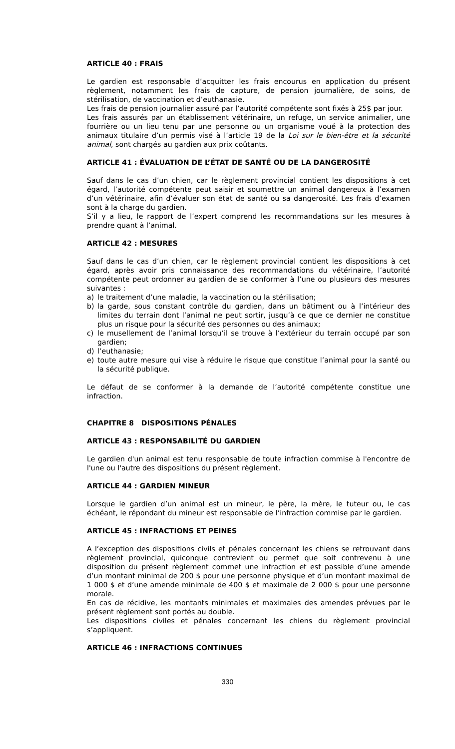ARTICLE 40 : FRAIS
Le gardien est responsable d’acquitter les frais encourus en application du présent règlement, notamment les frais de capture, de pension journalière, de soins, de stérilisation, de vaccination et d’euthanasie.
Les frais de pension journalier assuré par l’autorité compétente sont fixés à 25$ par jour.
Les frais assurés par un établissement vétérinaire, un refuge, un service animalier, une fourrière ou un lieu tenu par une personne ou un organisme voué à la protection des animaux titulaire d’un permis visé à l’article 19 de la Loi sur le bien-être et la sécurité animal, sont chargés au gardien aux prix coûtants.
ARTICLE 41 : ÉVALUATION DE L’ÉTAT DE SANTÉ OU DE LA DANGEROSITÉ
Sauf dans le cas d’un chien, car le règlement provincial contient les dispositions à cet égard, l’autorité compétente peut saisir et soumettre un animal dangereux à l’examen d’un vétérinaire, afin d’évaluer son état de santé ou sa dangerosité. Les frais d’examen sont à la charge du gardien.
S’il y a lieu, le rapport de l’expert comprend les recommandations sur les mesures à prendre quant à l’animal.
ARTICLE 42 : MESURES
Sauf dans le cas d’un chien, car le règlement provincial contient les dispositions à cet égard, après avoir pris connaissance des recommandations du vétérinaire, l’autorité compétente peut ordonner au gardien de se conformer à l’une ou plusieurs des mesures suivantes :
a) le traitement d’une maladie, la vaccination ou la stérilisation;
b) la garde, sous constant contrôle du gardien, dans un bâtiment ou à l’intérieur des limites du terrain dont l’animal ne peut sortir, jusqu’à ce que ce dernier ne constitue plus un risque pour la sécurité des personnes ou des animaux;
c) le musellement de l’animal lorsqu’il se trouve à l’extérieur du terrain occupé par son gardien;
d) l’euthanasie;
e) toute autre mesure qui vise à réduire le risque que constitue l’animal pour la santé ou la sécurité publique.
Le défaut de se conformer à la demande de l’autorité compétente constitue une infraction.
CHAPITRE 8 DISPOSITIONS PÉNALES
ARTICLE 43 : RESPONSABILITÉ DU GARDIEN
Le gardien d'un animal est tenu responsable de toute infraction commise à l'encontre de l'une ou l'autre des dispositions du présent règlement.
ARTICLE 44 : GARDIEN MINEUR
Lorsque le gardien d’un animal est un mineur, le père, la mère, le tuteur ou, le cas échéant, le répondant du mineur est responsable de l’infraction commise par le gardien.
ARTICLE 45 : INFRACTIONS ET PEINES
A l’exception des dispositions civils et pénales concernant les chiens se retrouvant dans règlement provincial, quiconque contrevient ou permet que soit contrevenu à une disposition du présent règlement commet une infraction et est passible d’une amende d’un montant minimal de 200 $ pour une personne physique et d’un montant maximal de 1 000 $ et d’une amende minimale de 400 $ et maximale de 2 000 $ pour une personne morale.
En cas de récidive, les montants minimales et maximales des amendes prévues par le présent règlement sont portés au double.
Les dispositions civiles et pénales concernant les chiens du règlement provincial s’appliquent.
ARTICLE 46 : INFRACTIONS CONTINUES
330